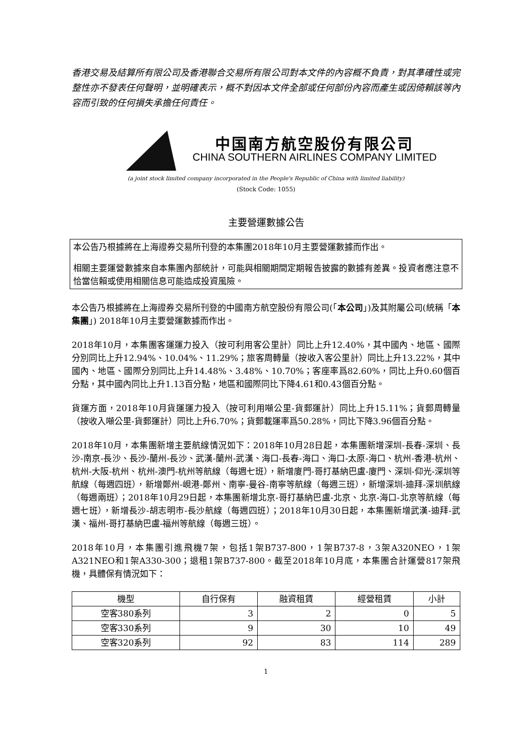香港交易及結算所有限公司及香港聯合交易所有限公司對本文件的內容概不負責，對其準確性或完整性亦不發表任何聲明，並明確表示，概不對因本文件全部或任何部份內容而產生或因倚賴該等內容而引致的任何損失承擔任何責任。
中国南方航空股份有限公司
CHINA SOUTHERN AIRLINES COMPANY LIMITED
(a joint stock limited company incorporated in the People's Republic of China with limited liability)
(Stock Code: 1055)
主要營運數據公告
本公告乃根據將在上海證券交易所刊登的本集團2018年10月主要營運數據而作出。
相關主要運營數據來自本集團內部統計，可能與相關期間定期報告披露的數據有差異。投資者應注意不恰當信賴或使用相關信息可能造成投資風險。
本公告乃根據將在上海證券交易所刊登的中國南方航空股份有限公司(「本公司」)及其附屬公司(統稱「本集團」) 2018年10月主要營運數據而作出。
2018年10月，本集團客運運力投入（按可利用客公里計）同比上升12.40%，其中國內、地區、國際分別同比上升12.94%、10.04%、11.29%；旅客周轉量（按收入客公里計）同比上升13.22%，其中國內、地區、國際分別同比上升14.48%、3.48%、10.70%；客座率爲82.60%，同比上升0.60個百分點，其中國內同比上升1.13百分點，地區和國際同比下降4.61和0.43個百分點。
貨運方面，2018年10月貨運運力投入（按可利用噸公里-貨郵運計）同比上升15.11%；貨郵周轉量（按收入噸公里-貨郵運計）同比上升6.70%；貨郵載運率爲50.28%，同比下降3.96個百分點。
2018年10月，本集團新增主要航線情況如下：2018年10月28日起，本集團新增深圳-長春-深圳、長沙-南京-長沙、長沙-蘭州-長沙、武漢-蘭州-武漢、海口-長春-海口、海口-太原-海口、杭州-香港-杭州、杭州-大阪-杭州、杭州-澳門-杭州等航線（每週七班），新增廈門-哥打基納巴盧-廈門、深圳-仰光-深圳等航線（每週四班），新增鄭州-峴港-鄭州、南寧-曼谷-南寧等航線（每週三班），新增深圳-迪拜-深圳航線（每週兩班）；2018年10月29日起，本集團新增北京-哥打基納巴盧-北京、北京-海口-北京等航線（每週七班），新增長沙-胡志明市-長沙航線（每週四班）；2018年10月30日起，本集團新增武漢-迪拜-武漢、福州-哥打基納巴盧-福州等航線（每週三班）。
2018年10月，本集團引進飛機7架，包括1架B737-800，1架B737-8，3架A320NEO，1架A321NEO和1架A330-300；退租1架B737-800。截至2018年10月底，本集團合計運營817架飛機，具體保有情況如下：
| 機型 | 自行保有 | 融資租賃 | 經營租賃 | 小計 |
| --- | --- | --- | --- | --- |
| 空客380系列 | 3 | 2 | 0 | 5 |
| 空客330系列 | 9 | 30 | 10 | 49 |
| 空客320系列 | 92 | 83 | 114 | 289 |
1